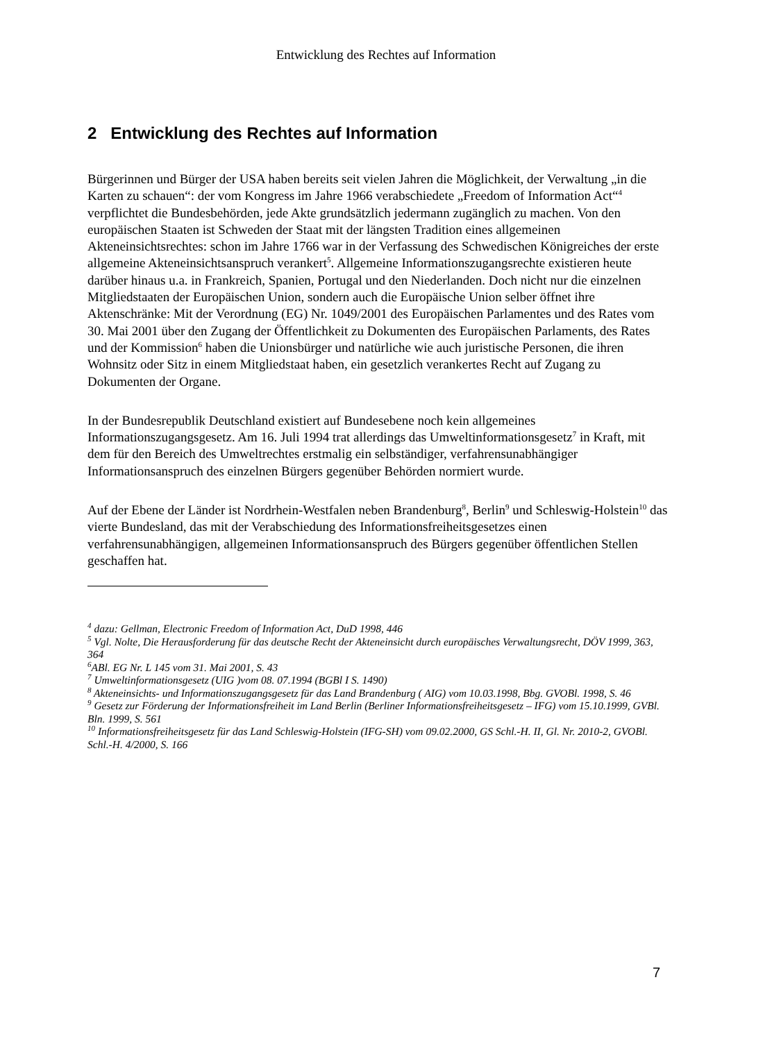Entwicklung des Rechtes auf Information
2 Entwicklung des Rechtes auf Information
Bürgerinnen und Bürger der USA haben bereits seit vielen Jahren die Möglichkeit, der Verwaltung „in die Karten zu schauen“: der vom Kongress im Jahre 1966 verabschiedete „Freedom of Information Act“<sup>4</sup> verpflichtet die Bundesbehörden, jede Akte grundsätzlich jedermann zugänglich zu machen. Von den europäischen Staaten ist Schweden der Staat mit der längsten Tradition eines allgemeinen Akteneinsichtsrechtes: schon im Jahre 1766 war in der Verfassung des Schwedischen Königreiches der erste allgemeine Akteneinsichtsanspruch verankert<sup>5</sup>. Allgemeine Informationszugangsrechte existieren heute darüber hinaus u.a. in Frankreich, Spanien, Portugal und den Niederlanden. Doch nicht nur die einzelnen Mitgliedstaaten der Europäischen Union, sondern auch die Europäische Union selber öffnet ihre Aktenschränke: Mit der Verordnung (EG) Nr. 1049/2001 des Europäischen Parlamentes und des Rates vom 30. Mai 2001 über den Zugang der Öffentlichkeit zu Dokumenten des Europäischen Parlaments, des Rates und der Kommission<sup>6</sup> haben die Unionsbürger und natürliche wie auch juristische Personen, die ihren Wohnsitz oder Sitz in einem Mitgliedstaat haben, ein gesetzlich verankertes Recht auf Zugang zu Dokumenten der Organe.
In der Bundesrepublik Deutschland existiert auf Bundesebene noch kein allgemeines Informationszugangsgesetz. Am 16. Juli 1994 trat allerdings das Umweltinformationsgesetz<sup>7</sup> in Kraft, mit dem für den Bereich des Umweltrechtes erstmalig ein selbständiger, verfahrensunabhängiger Informationsanspruch des einzelnen Bürgers gegenüber Behörden normiert wurde.
Auf der Ebene der Länder ist Nordrhein-Westfalen neben Brandenburg<sup>8</sup>, Berlin<sup>9</sup> und Schleswig-Holstein<sup>10</sup> das vierte Bundesland, das mit der Verabschiedung des Informationsfreiheitsgesetzes einen verfahrensunabhängigen, allgemeinen Informationsanspruch des Bürgers gegenüber öffentlichen Stellen geschaffen hat.
<sup>4</sup> dazu: Gellman, Electronic Freedom of Information Act, DuD 1998, 446
<sup>5</sup> Vgl. Nolte, Die Herausforderung für das deutsche Recht der Akteneinsicht durch europäisches Verwaltungsrecht, DÖV 1999, 363, 364
<sup>6</sup> ABl. EG Nr. L 145 vom 31. Mai 2001, S. 43
<sup>7</sup> Umweltinformationsgesetz (UIG )vom 08. 07.1994 (BGBl I S. 1490)
<sup>8</sup> Akteneinsichts- und Informationszugangsgesetz für das Land Brandenburg ( AIG) vom 10.03.1998, Bbg. GVOBl. 1998, S. 46
<sup>9</sup> Gesetz zur Förderung der Informationsfreiheit im Land Berlin (Berliner Informationsfreiheitsgesetz – IFG) vom 15.10.1999, GVBl. Bln. 1999, S. 561
<sup>10</sup> Informationsfreiheitsgesetz für das Land Schleswig-Holstein (IFG-SH) vom 09.02.2000, GS Schl.-H. II, Gl. Nr. 2010-2, GVOBl. Schl.-H. 4/2000, S. 166
7